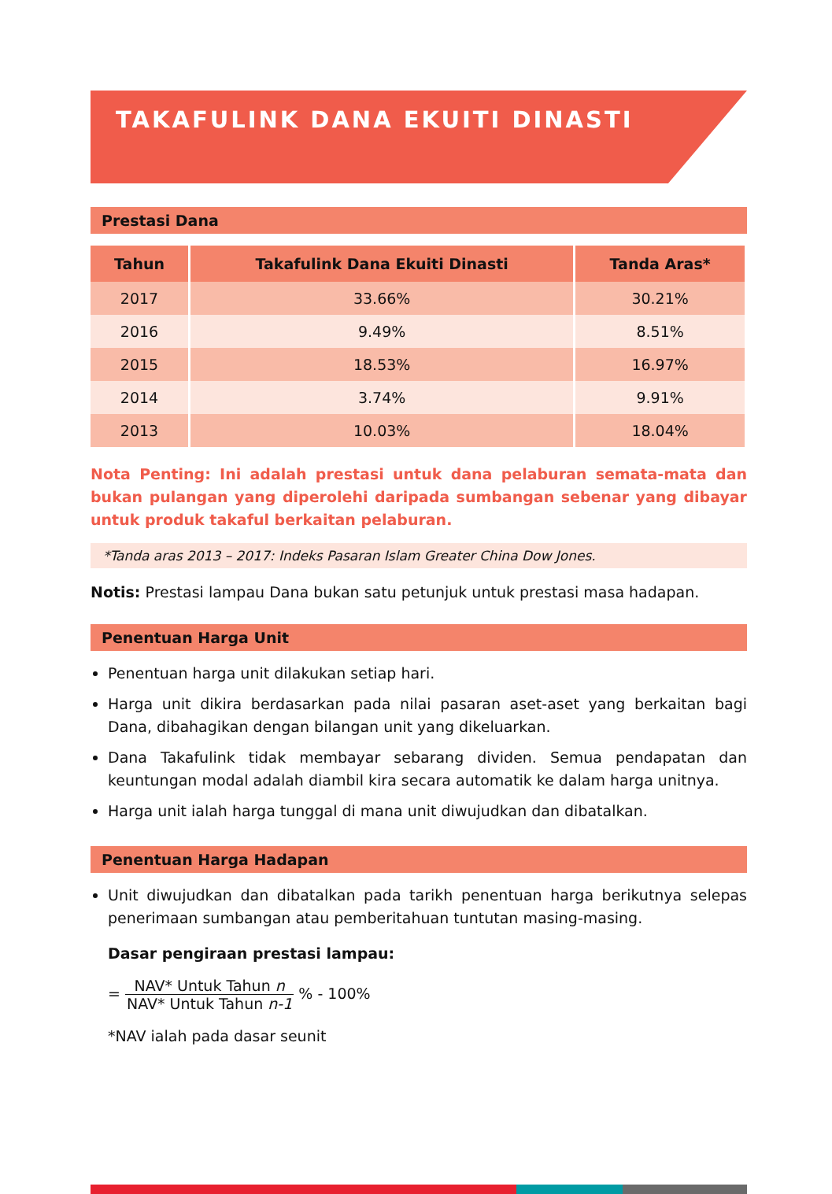TAKAFULINK DANA EKUITI DINASTI
Prestasi Dana
| Tahun | Takafulink Dana Ekuiti Dinasti | Tanda Aras* |
| --- | --- | --- |
| 2017 | 33.66% | 30.21% |
| 2016 | 9.49% | 8.51% |
| 2015 | 18.53% | 16.97% |
| 2014 | 3.74% | 9.91% |
| 2013 | 10.03% | 18.04% |
Nota Penting: Ini adalah prestasi untuk dana pelaburan semata-mata dan bukan pulangan yang diperolehi daripada sumbangan sebenar yang dibayar untuk produk takaful berkaitan pelaburan.
*Tanda aras 2013 – 2017: Indeks Pasaran Islam Greater China Dow Jones.
Notis: Prestasi lampau Dana bukan satu petunjuk untuk prestasi masa hadapan.
Penentuan Harga Unit
Penentuan harga unit dilakukan setiap hari.
Harga unit dikira berdasarkan pada nilai pasaran aset-aset yang berkaitan bagi Dana, dibahagikan dengan bilangan unit yang dikeluarkan.
Dana Takafulink tidak membayar sebarang dividen. Semua pendapatan dan keuntungan modal adalah diambil kira secara automatik ke dalam harga unitnya.
Harga unit ialah harga tunggal di mana unit diwujudkan dan dibatalkan.
Penentuan Harga Hadapan
Unit diwujudkan dan dibatalkan pada tarikh penentuan harga berikutnya selepas penerimaan sumbangan atau pemberitahuan tuntutan masing-masing.
Dasar pengiraan prestasi lampau:
= NAV* Untuk Tahun n NAV* Untuk Tahun n-1 % - 100%
*NAV ialah pada dasar seunit